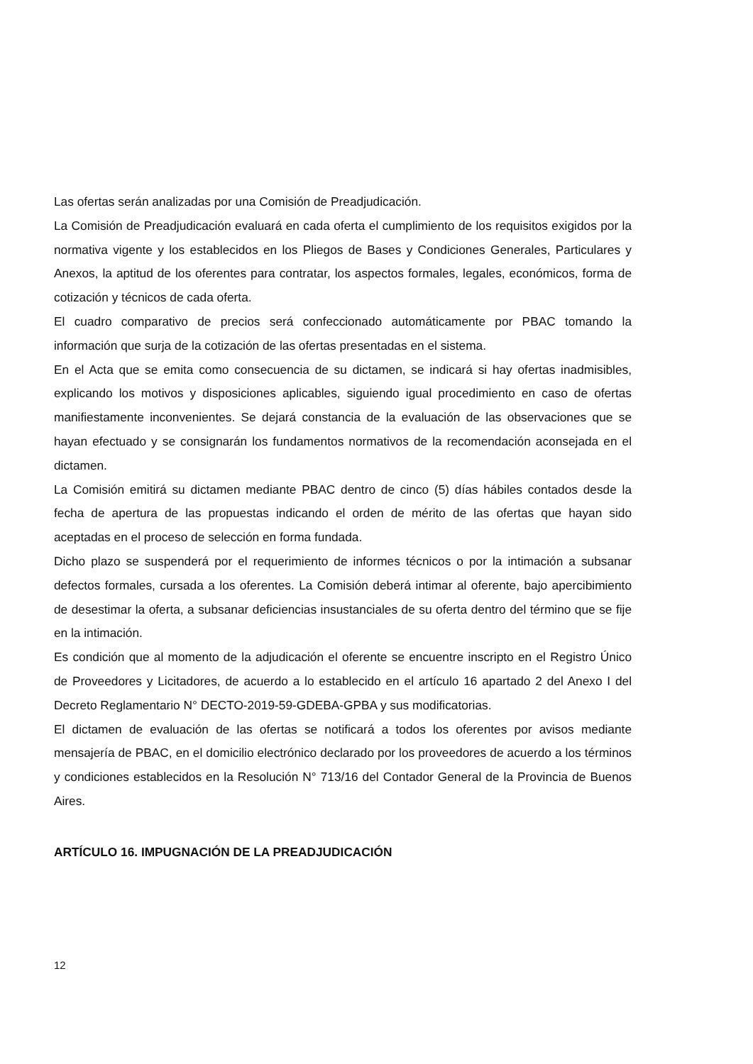Las ofertas serán analizadas por una Comisión de Preadjudicación.
La Comisión de Preadjudicación evaluará en cada oferta el cumplimiento de los requisitos exigidos por la normativa vigente y los establecidos en los Pliegos de Bases y Condiciones Generales, Particulares y Anexos, la aptitud de los oferentes para contratar, los aspectos formales, legales, económicos, forma de cotización y técnicos de cada oferta.
El cuadro comparativo de precios será confeccionado automáticamente por PBAC tomando la información que surja de la cotización de las ofertas presentadas en el sistema.
En el Acta que se emita como consecuencia de su dictamen, se indicará si hay ofertas inadmisibles, explicando los motivos y disposiciones aplicables, siguiendo igual procedimiento en caso de ofertas manifiestamente inconvenientes. Se dejará constancia de la evaluación de las observaciones que se hayan efectuado y se consignarán los fundamentos normativos de la recomendación aconsejada en el dictamen.
La Comisión emitirá su dictamen mediante PBAC dentro de cinco (5) días hábiles contados desde la fecha de apertura de las propuestas indicando el orden de mérito de las ofertas que hayan sido aceptadas en el proceso de selección en forma fundada.
Dicho plazo se suspenderá por el requerimiento de informes técnicos o por la intimación a subsanar defectos formales, cursada a los oferentes. La Comisión deberá intimar al oferente, bajo apercibimiento de desestimar la oferta, a subsanar deficiencias insustanciales de su oferta dentro del término que se fije en la intimación.
Es condición que al momento de la adjudicación el oferente se encuentre inscripto en el Registro Único de Proveedores y Licitadores, de acuerdo a lo establecido en el artículo 16 apartado 2 del Anexo I del Decreto Reglamentario N° DECTO-2019-59-GDEBA-GPBA y sus modificatorias.
El dictamen de evaluación de las ofertas se notificará a todos los oferentes por avisos mediante mensajería de PBAC, en el domicilio electrónico declarado por los proveedores de acuerdo a los términos y condiciones establecidos en la Resolución N° 713/16 del Contador General de la Provincia de Buenos Aires.
ARTÍCULO 16. IMPUGNACIÓN DE LA PREADJUDICACIÓN
12